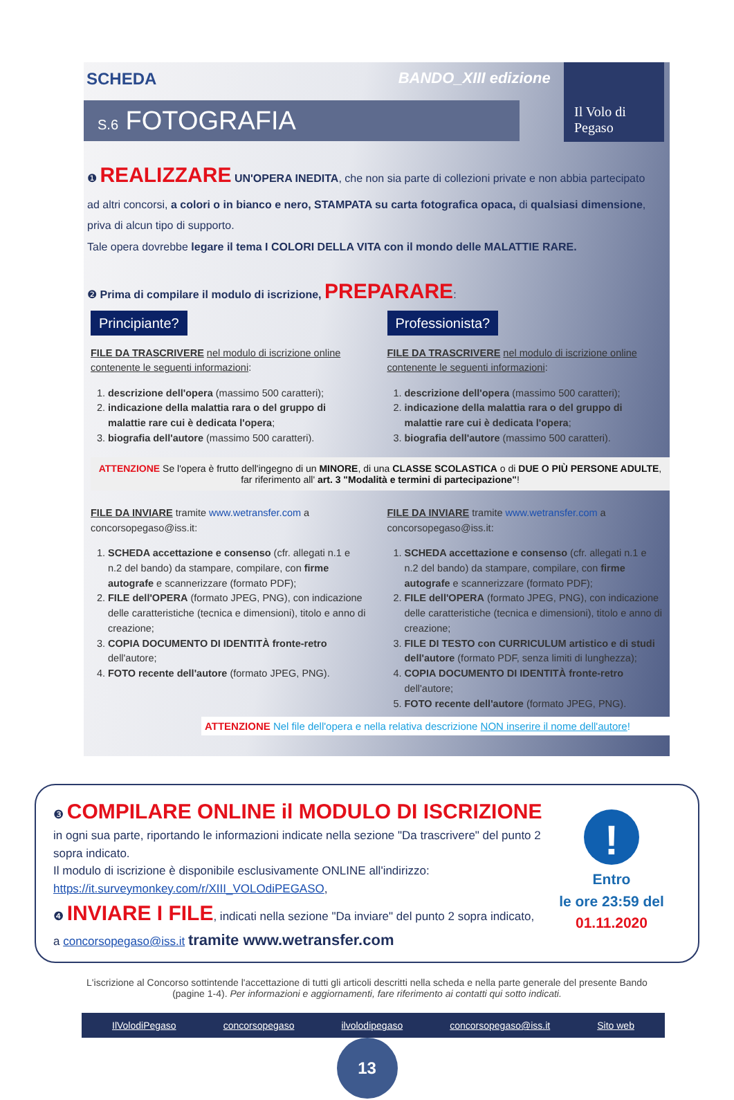SCHEDA BANDO_XIII edizione
Il Volo di Pegaso
S.6 FOTOGRAFIA
❶ REALIZZARE UN'OPERA INEDITA, che non sia parte di collezioni private e non abbia partecipato ad altri concorsi, a colori o in bianco e nero, STAMPATA su carta fotografica opaca, di qualsiasi dimensione, priva di alcun tipo di supporto.
Tale opera dovrebbe legare il tema I COLORI DELLA VITA con il mondo delle MALATTIE RARE.
❷ Prima di compilare il modulo di iscrizione, PREPARARE:
Principiante?
FILE DA TRASCRIVERE nel modulo di iscrizione online contenente le seguenti informazioni:
1. descrizione dell'opera (massimo 500 caratteri);
2. indicazione della malattia rara o del gruppo di malattie rare cui è dedicata l'opera;
3. biografia dell'autore (massimo 500 caratteri).
Professionista?
FILE DA TRASCRIVERE nel modulo di iscrizione online contenente le seguenti informazioni:
1. descrizione dell'opera (massimo 500 caratteri);
2. indicazione della malattia rara o del gruppo di malattie rare cui è dedicata l'opera;
3. biografia dell'autore (massimo 500 caratteri).
ATTENZIONE Se l'opera è frutto dell'ingegno di un MINORE, di una CLASSE SCOLASTICA o di DUE O PIÙ PERSONE ADULTE, far riferimento all' art. 3 "Modalità e termini di partecipazione"!
FILE DA INVIARE tramite www.wetransfer.com a concorsopegaso@iss.it:
1. SCHEDA accettazione e consenso (cfr. allegati n.1 e n.2 del bando) da stampare, compilare, con firme autografe e scannerizzare (formato PDF);
2. FILE dell'OPERA (formato JPEG, PNG), con indicazione delle caratteristiche (tecnica e dimensioni), titolo e anno di creazione;
3. COPIA DOCUMENTO DI IDENTITÀ fronte-retro dell'autore;
4. FOTO recente dell'autore (formato JPEG, PNG).
FILE DA INVIARE tramite www.wetransfer.com a concorsopegaso@iss.it:
1. SCHEDA accettazione e consenso (cfr. allegati n.1 e n.2 del bando) da stampare, compilare, con firme autografe e scannerizzare (formato PDF);
2. FILE dell'OPERA (formato JPEG, PNG), con indicazione delle caratteristiche (tecnica e dimensioni), titolo e anno di creazione;
3. FILE DI TESTO con CURRICULUM artistico e di studi dell'autore (formato PDF, senza limiti di lunghezza);
4. COPIA DOCUMENTO DI IDENTITÀ fronte-retro dell'autore;
5. FOTO recente dell'autore (formato JPEG, PNG).
ATTENZIONE Nel file dell'opera e nella relativa descrizione NON inserire il nome dell'autore!
❸ COMPILARE ONLINE il MODULO DI ISCRIZIONE in ogni sua parte, riportando le informazioni indicate nella sezione "Da trascrivere" del punto 2 sopra indicato.
Il modulo di iscrizione è disponibile esclusivamente ONLINE all'indirizzo: https://it.surveymonkey.com/r/XIII_VOLOdiPEGASO,
❹ INVIARE I FILE, indicati nella sezione "Da inviare" del punto 2 sopra indicato, a concorsopegaso@iss.it tramite www.wetransfer.com
!
Entro
le ore 23:59 del
01.11.2020
L'iscrizione al Concorso sottintende l'accettazione di tutti gli articoli descritti nella scheda e nella parte generale del presente Bando (pagine 1-4). Per informazioni e aggiornamenti, fare riferimento ai contatti qui sotto indicati.
IlVolodiPegaso concorsopegaso ilvolodipegaso concorsopegaso@iss.it Sito web
13